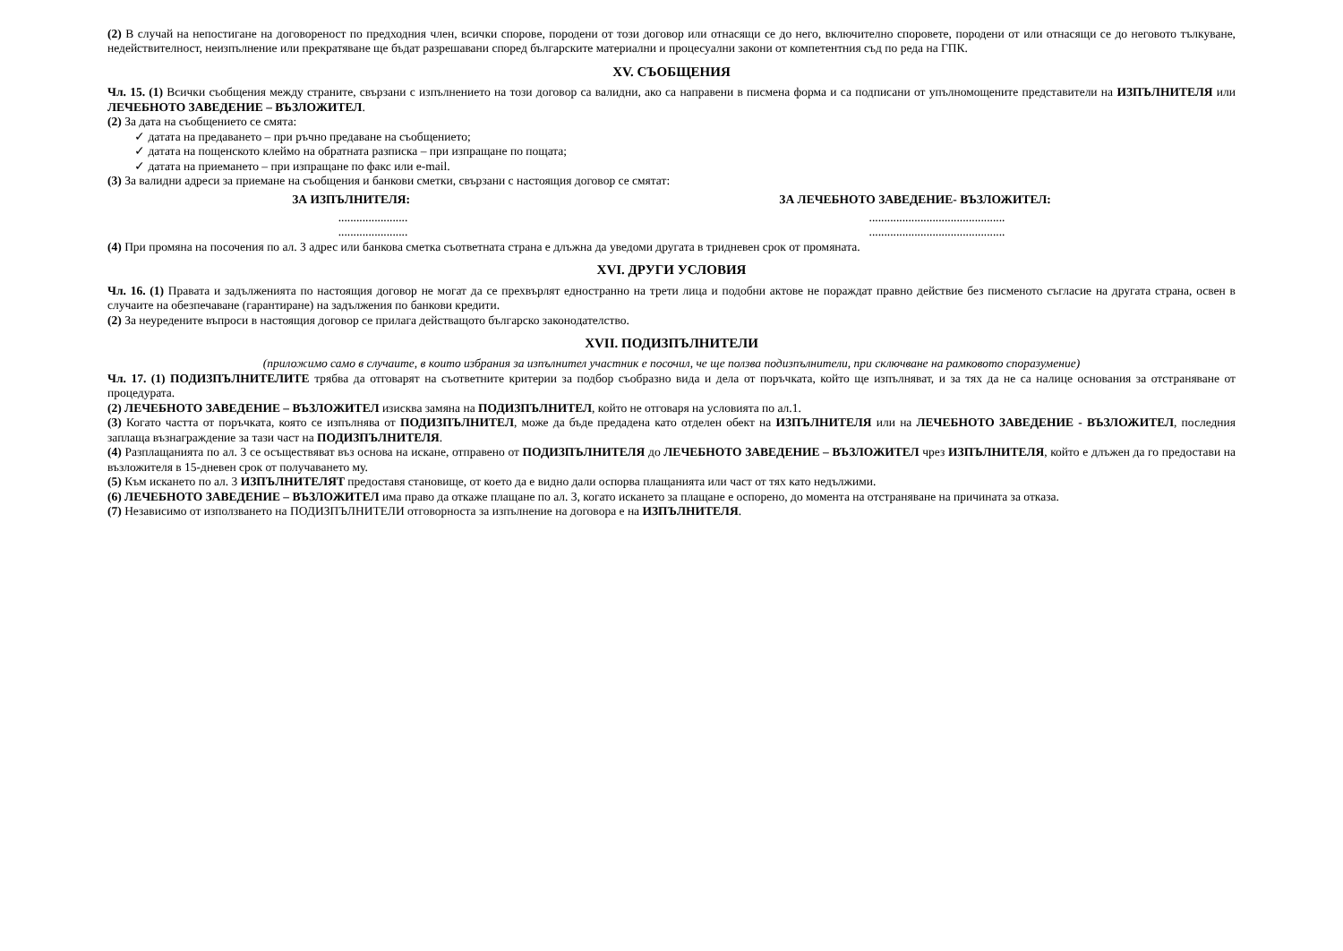(2) В случай на непостигане на договореност по предходния член, всички спорове, породени от този договор или отнасящи се до него, включително споровете, породени от или отнасящи се до неговото тълкуване, недействителност, неизпълнение или прекратяване ще бъдат разрешавани според българските материални и процесуални закони от компетентния съд по реда на ГПК.
XV. СЪОБЩЕНИЯ
Чл. 15. (1) Всички съобщения между страните, свързани с изпълнението на този договор са валидни, ако са направени в писмена форма и са подписани от упълномощените представители на ИЗПЪЛНИТЕЛЯ или ЛЕЧЕБНОТО ЗАВЕДЕНИЕ – ВЪЗЛОЖИТЕЛ.
(2) За дата на съобщението се смята:
✓ датата на предаването – при ръчно предаване на съобщението;
✓ датата на пощенското клеймо на обратната разписка – при изпращане по пощата;
✓ датата на приемането – при изпращане по факс или e-mail.
(3) За валидни адреси за приемане на съобщения и банкови сметки, свързани с настоящия договор се смятат:
ЗА ИЗПЪЛНИТЕЛЯ: ЗА ЛЕЧЕБНОТО ЗАВЕДЕНИЕ- ВЪЗЛОЖИТЕЛ:
....................... .............................................
....................... .............................................
(4) При промяна на посочения по ал. 3 адрес или банкова сметка съответната страна е длъжна да уведоми другата в тридневен срок от промяната.
XVI. ДРУГИ УСЛОВИЯ
Чл. 16. (1) Правата и задълженията по настоящия договор не могат да се прехвърлят едностранно на трети лица и подобни актове не пораждат правно действие без писменото съгласие на другата страна, освен в случаите на обезпечаване (гарантиране) на задължения по банкови кредити.
(2) За неуредените въпроси в настоящия договор се прилага действащото българско законодателство.
XVII. ПОДИЗПЪЛНИТЕЛИ
(приложимо само в случаите, в които избрания за изпълнител участник е посочил, че ще ползва подизпълнители, при сключване на рамковото споразумение)
Чл. 17. (1) ПОДИЗПЪЛНИТЕЛИТЕ трябва да отговарят на съответните критерии за подбор съобразно вида и дела от поръчката, който ще изпълняват, и за тях да не са налице основания за отстраняване от процедурата.
(2) ЛЕЧЕБНОТО ЗАВЕДЕНИЕ – ВЪЗЛОЖИТЕЛ изисква замяна на ПОДИЗПЪЛНИТЕЛ, който не отговаря на условията по ал.1.
(3) Когато частта от поръчката, която се изпълнява от ПОДИЗПЪЛНИТЕЛ, може да бъде предадена като отделен обект на ИЗПЪЛНИТЕЛЯ или на ЛЕЧЕБНОТО ЗАВЕДЕНИЕ - ВЪЗЛОЖИТЕЛ, последния заплаща възнаграждение за тази част на ПОДИЗПЪЛНИТЕЛЯ.
(4) Разплащанията по ал. 3 се осъществяват въз основа на искане, отправено от ПОДИЗПЪЛНИТЕЛЯ до ЛЕЧЕБНОТО ЗАВЕДЕНИЕ – ВЪЗЛОЖИТЕЛ чрез ИЗПЪЛНИТЕЛЯ, който е длъжен да го предостави на възложителя в 15-дневен срок от получаването му.
(5) Към искането по ал. 3 ИЗПЪЛНИТЕЛЯТ предоставя становище, от което да е видно дали оспорва плащанията или част от тях като недължими.
(6) ЛЕЧЕБНОТО ЗАВЕДЕНИЕ – ВЪЗЛОЖИТЕЛ има право да откаже плащане по ал. 3, когато искането за плащане е оспорено, до момента на отстраняване на причината за отказа.
(7) Независимо от използването на ПОДИЗПЪЛНИТЕЛИ отговорноста за изпълнение на договора е на ИЗПЪЛНИТЕЛЯ.